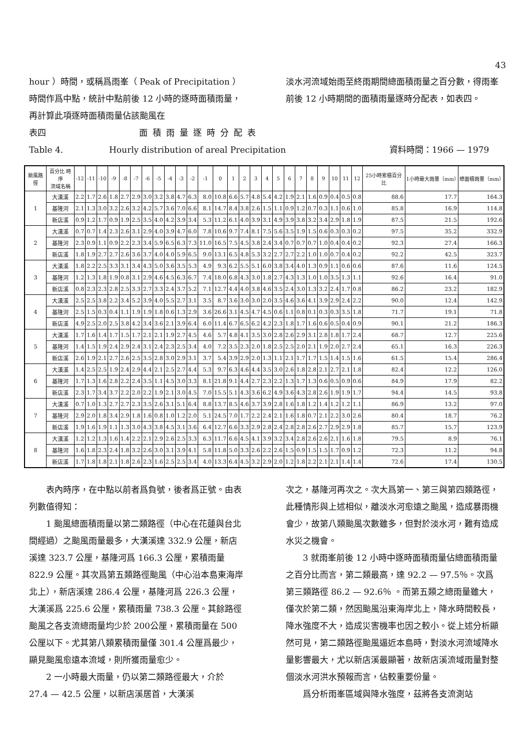43
hour ）時間，或稱爲雨峯（ Peak of Precipitation ）時間作爲中點，統計中點前後 12 小時的逐時面積雨量，再計算此項逐時面積雨量佔該颱風在
淡水河流域始雨至終雨期間總面積雨量之百分數，得雨峯前後 12 小時期間的面積雨量逐時分配表，如表四。
表四 面積雨量逐時分配表
Table 4. Hourly distribution of areal Precipitation 資料時間：1966 — 1979
| 颱風路徑 | 百分比 時序 流域名稱 | -12 | -11 | -10 | -9 | -8 | -7 | -6 | -5 | -4 | -3 | -2 | -1 | 0 | 1 | 2 | 3 | 4 | 5 | 6 | 7 | 8 | 9 | 10 | 11 | 12 | 25小時累積百分比 | 1小時最大雨量（mm） | 總面積雨量（mm） |
| --- | --- | --- | --- | --- | --- | --- | --- | --- | --- | --- | --- | --- | --- | --- | --- | --- | --- | --- | --- | --- | --- | --- | --- | --- | --- | --- | --- | --- | --- |
| 1 | 大漢溪 | 2.2 | 1.7 | 2.6 | 1.8 | 2.7 | 2.9 | 3.0 | 3.2 | 3.8 | 4.7 | 6.3 | 8.0 | 10.8 | 6.6 | 5.7 | 4.8 | 5.4 | 4.2 | 1.9 | 2.1 | 1.6 | 0.9 | 0.4 | 0.5 | 0.8 | 88.6 | 17.7 | 164.3 |
| | 基隆河 | 2.1 | 1.3 | 3.0 | 3.2 | 2.6 | 3.2 | 4.2 | 5.7 | 3.6 | 7.0 | 6.6 | 8.1 | 14.7 | 8.4 | 3.8 | 2.6 | 1.5 | 1.1 | 0.9 | 1.2 | 0.7 | 0.3 | 1.1 | 0.6 | 1.0 | 85.8 | 16.9 | 114.8 |
| | 新店溪 | 0.9 | 1.2 | 1.7 | 0.9 | 1.9 | 2.5 | 3.5 | 4.0 | 4.2 | 3.9 | 3.4 | 5.3 | 11.2 | 6.1 | 4.0 | 3.9 | 3.1 | 4.9 | 3.9 | 3.8 | 3.2 | 3.4 | 2.9 | 1.8 | 1.9 | 87.5 | 21.5 | 192.6 |
| 2 | 大漢溪 | 0.7 | 0.7 | 1.4 | 2.3 | 2.6 | 3.1 | 2.9 | 4.0 | 3.9 | 4.7 | 6.0 | 7.8 | 10.6 | 9.7 | 7.4 | 8.1 | 7.5 | 5.6 | 3.5 | 1.9 | 1.5 | 0.6 | 0.3 | 0.3 | 0.2 | 97.5 | 35.2 | 332.9 |
| | 基隆河 | 2.3 | 0.9 | 1.1 | 0.9 | 2.2 | 2.3 | 3.4 | 5.9 | 6.5 | 6.3 | 7.3 | 11.0 | 16.5 | 7.5 | 4.5 | 3.8 | 2.4 | 3.4 | 0.7 | 0.7 | 0.7 | 1.0 | 0.4 | 0.4 | 0.2 | 92.3 | 27.4 | 166.3 |
| | 新店溪 | 1.8 | 1.9 | 2.7 | 2.7 | 2.6 | 3.6 | 3.7 | 4.0 | 4.0 | 5.9 | 6.5 | 9.0 | 13.1 | 6.5 | 4.8 | 5.3 | 3.2 | 2.7 | 2.7 | 2.2 | 1.0 | 1.0 | 0.7 | 0.4 | 0.2 | 92.2 | 42.5 | 323.7 |
| 3 | 大漢溪 | 1.8 | 2.2 | 2.5 | 3.3 | 3.1 | 3.4 | 4.3 | 5.0 | 3.6 | 3.5 | 5.3 | 4.9 | 9.3 | 6.2 | 5.5 | 5.1 | 6.0 | 3.8 | 3.4 | 4.0 | 1.3 | 0.9 | 1.1 | 0.6 | 0.6 | 87.6 | 11.6 | 124.5 |
| | 基隆河 | 1.2 | 1.3 | 1.8 | 1.9 | 0.8 | 3.1 | 2.9 | 4.6 | 4.5 | 6.3 | 6.7 | 7.4 | 18.0 | 6.8 | 4.3 | 3.0 | 1.8 | 2.7 | 4.3 | 1.3 | 1.0 | 1.0 | 3.5 | 1.3 | 1.1 | 92.6 | 16.4 | 91.0 |
| | 新店溪 | 0.8 | 2.3 | 2.3 | 2.8 | 2.5 | 3.3 | 2.7 | 3.3 | 2.4 | 3.7 | 5.2 | 7.1 | 12.7 | 4.4 | 4.0 | 3.8 | 4.6 | 3.5 | 2.4 | 3.0 | 1.3 | 3.2 | 2.4 | 1.7 | 0.8 | 86.2 | 23.2 | 182.9 |
| 4 | 大漢溪 | 2.5 | 2.5 | 3.8 | 2.2 | 3.4 | 5.2 | 3.9 | 4.0 | 5.5 | 2.7 | 3.1 | 3.5 | 8.7 | 3.6 | 3.0 | 3.0 | 2.0 | 3.5 | 4.6 | 3.6 | 4.1 | 3.9 | 2.9 | 2.4 | 2.2 | 90.0 | 12.4 | 142.9 |
| | 基隆河 | 2.5 | 1.5 | 0.3 | 0.4 | 1.1 | 1.9 | 1.9 | 1.8 | 0.6 | 1.3 | 2.9 | 3.6 | 26.6 | 3.1 | 4.5 | 4.7 | 4.5 | 0.6 | 1.1 | 0.8 | 0.1 | 0.3 | 0.3 | 3.5 | 1.8 | 71.7 | 19.1 | 71.8 |
| | 新店溪 | 4.9 | 2.5 | 2.0 | 2.5 | 3.8 | 4.2 | 3.4 | 3.6 | 2.1 | 3.9 | 6.4 | 6.0 | 11.4 | 6.7 | 6.5 | 6.2 | 4.2 | 2.3 | 1.8 | 1.7 | 1.6 | 0.6 | 0.5 | 0.4 | 0.9 | 90.1 | 21.2 | 186.3 |
| 5 | 大漢溪 | 1.7 | 1.6 | 1.4 | 1.7 | 1.5 | 1.7 | 2.1 | 2.1 | 1.9 | 2.7 | 4.5 | 4.6 | 5.7 | 4.8 | 4.1 | 3.5 | 3.0 | 2.8 | 2.6 | 2.9 | 3.1 | 2.8 | 1.8 | 1.7 | 2.4 | 68.7 | 12.7 | 225.6 |
| | 基隆河 | 1.4 | 1.5 | 1.9 | 2.4 | 2.9 | 2.4 | 3.1 | 2.4 | 2.3 | 2.5 | 3.4 | 4.0 | 7.2 | 3.5 | 2.3 | 2.0 | 1.8 | 2.5 | 2.5 | 2.0 | 2.1 | 1.9 | 2.0 | 2.7 | 2.4 | 65.1 | 16.3 | 226.3 |
| | 新店溪 | 2.6 | 1.9 | 2.1 | 2.7 | 2.6 | 2.5 | 3.5 | 2.8 | 3.0 | 2.9 | 3.1 | 3.7 | 5.4 | 3.9 | 2.9 | 2.0 | 1.3 | 1.1 | 2.1 | 1.7 | 1.7 | 1.5 | 1.4 | 1.5 | 1.6 | 61.5 | 15.4 | 286.4 |
| 6 | 大漢溪 | 1.4 | 2.5 | 2.5 | 1.9 | 2.4 | 2.9 | 4.4 | 2.1 | 2.5 | 2.7 | 4.4 | 5.3 | 9.7 | 6.3 | 4.6 | 4.4 | 3.5 | 3.0 | 2.6 | 1.8 | 2.8 | 2.1 | 2.7 | 2.1 | 1.8 | 82.4 | 12.2 | 126.0 |
| | 基隆河 | 1.7 | 1.3 | 1.6 | 2.8 | 2.2 | 2.4 | 3.5 | 1.1 | 4.5 | 3.0 | 3.3 | 8.1 | 21.8 | 9.1 | 4.4 | 2.7 | 2.3 | 2.2 | 1.3 | 1.7 | 1.3 | 0.6 | 0.5 | 0.9 | 0.6 | 84.9 | 17.9 | 82.2 |
| | 新店溪 | 2.3 | 1.7 | 3.4 | 3.7 | 2.2 | 2.0 | 2.2 | 1.9 | 2.1 | 3.0 | 4.5 | 7.0 | 15.5 | 5.1 | 4.3 | 3.6 | 6.2 | 4.9 | 3.6 | 4.3 | 2.8 | 2.6 | 1.9 | 1.9 | 1.7 | 94.4 | 14.5 | 93.8 |
| 7 | 大漢溪 | 0.7 | 1.0 | 1.3 | 2.7 | 2.7 | 2.3 | 3.5 | 2.6 | 3.1 | 5.1 | 6.4 | 8.8 | 13.7 | 8.5 | 4.6 | 3.7 | 3.9 | 2.8 | 1.6 | 1.8 | 1.2 | 1.4 | 1.2 | 1.2 | 1.1 | 86.9 | 13.2 | 97.0 |
| | 基隆河 | 2.9 | 2.0 | 1.8 | 3.4 | 2.9 | 1.8 | 1.6 | 0.8 | 1.0 | 1.2 | 2.0 | 5.1 | 24.5 | 7.0 | 1.7 | 2.2 | 2.4 | 2.1 | 1.6 | 1.8 | 0.7 | 2.1 | 2.2 | 3.0 | 2.6 | 80.4 | 18.7 | 76.2 |
| | 新店溪 | 1.9 | 1.6 | 1.9 | 1.1 | 1.3 | 3.0 | 4.3 | 3.8 | 4.5 | 3.1 | 3.6 | 6.4 | 12.7 | 6.6 | 3.3 | 2.9 | 2.8 | 2.4 | 2.8 | 2.8 | 2.6 | 2.7 | 2.9 | 2.9 | 1.8 | 85.7 | 15.7 | 123.9 |
| 8 | 大漢溪 | 1.2 | 1.2 | 1.3 | 1.6 | 1.4 | 2.2 | 2.1 | 2.9 | 2.6 | 2.5 | 3.3 | 6.3 | 11.7 | 6.6 | 4.5 | 4.1 | 3.9 | 3.2 | 3.4 | 2.8 | 2.6 | 2.6 | 2.1 | 1.6 | 1.8 | 79.5 | 8.9 | 76.1 |
| | 基隆河 | 1.6 | 1.8 | 2.3 | 2.4 | 1.8 | 3.2 | 2.6 | 3.0 | 3.1 | 3.9 | 4.1 | 5.8 | 11.8 | 5.0 | 3.3 | 2.6 | 2.2 | 2.6 | 1.5 | 0.9 | 1.5 | 1.5 | 1.7 | 0.9 | 1.2 | 72.3 | 11.2 | 94.8 |
| | 新店溪 | 1.7 | 1.8 | 1.8 | 2.1 | 1.8 | 2.6 | 2.3 | 1.6 | 2.5 | 2.5 | 3.4 | 4.0 | 13.3 | 6.4 | 4.5 | 3.2 | 2.9 | 2.0 | 1.2 | 1.8 | 2.2 | 2.1 | 2.1 | 1.4 | 1.4 | 72.6 | 17.4 | 130.5 |
  表內時序，在中點以前者爲負號，後者爲正號。由表列數值得知：
  1 颱風總面積雨量以第二類路徑（中心在花蓮與台北間經過）之颱風雨量最多，大漢溪達 332.9 公厘，新店溪達 323.7 公厘，基隆河爲 166.3 公厘，累積雨量 822.9 公厘。其次爲第五類路徑颱風（中心沿本島東海岸北上），新店溪達 286.4 公厘，基隆河爲 226.3 公厘，大漢溪爲 225.6 公厘，累積雨量 738.3 公厘。其餘路徑颱風之各支流總雨量均少於 200公厘，累積雨量在 500 公厘以下。尤其第八類累積雨量僅 301.4 公厘爲最少，顯見颱風愈遠本流域，則所獲雨量愈少。
  2 一小時最大雨量，仍以第二類路徑最大，介於 27.4 — 42.5 公厘，以新店溪居首，大漢溪
次之，基隆河再次之。次大爲第一、第三與第四類路徑，此種情形與上述相似，離淡水河愈遠之颱風，造成暴雨機會少，故第八類颱風次數雖多，但對於淡水河，難有造成水災之機會。
  3 就雨峯前後 12 小時中逐時面積雨量佔總面積雨量之百分比而言，第二類最高，達 92.2 — 97.5％。次爲第三類路徑 86.2 — 92.6％ 。而第五類之總雨量雖大，僅次於第二類，然因颱風沿東海岸北上，降水時間較長，降水強度不大，造成災害機率也因之較小。從上述分析顯然可見，第二類路徑颱風逼近本島時，對淡水河流域降水量影響最大，尤以新店溪最顯著，故新店溪流域雨量對整個淡水河洪水預報而言，佔較重要份量。
  爲分析雨峯區域與降水強度，茲將各支流測站